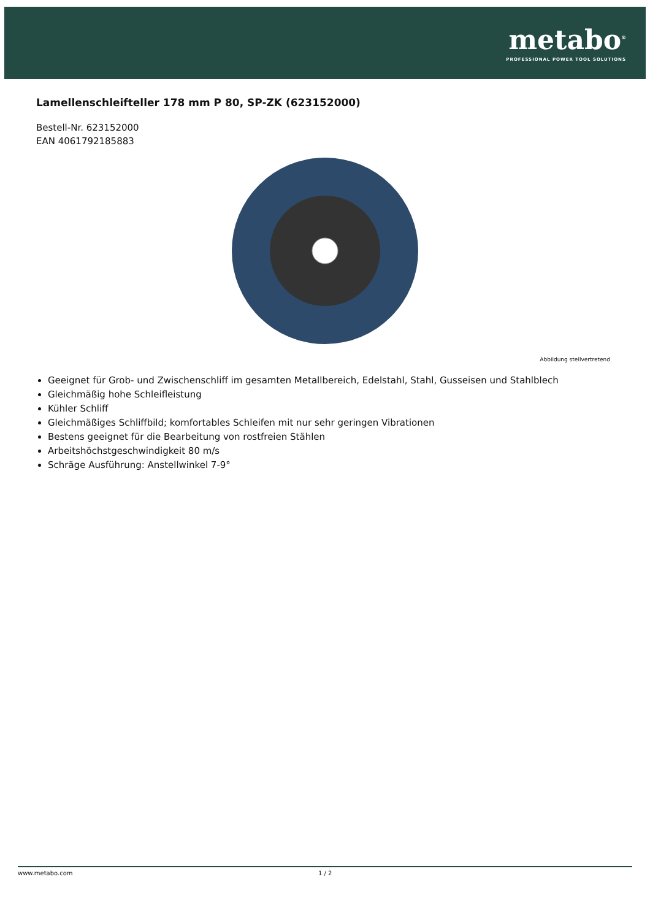metabo<sup>®</sup>
PROFESSIONAL POWER TOOL SOLUTIONS
Lamellenschleifteller 178 mm P 80, SP-ZK (623152000)
Bestell-Nr. 623152000
EAN 4061792185883
Abbildung stellvertretend
Geeignet für Grob- und Zwischenschliff im gesamten Metallbereich, Edelstahl, Stahl, Gusseisen und Stahlblech
Gleichmäßig hohe Schleifleistung
Kühler Schliff
Gleichmäßiges Schliffbild; komfortables Schleifen mit nur sehr geringen Vibrationen
Bestens geeignet für die Bearbeitung von rostfreien Stählen
Arbeitshöchstgeschwindigkeit 80 m/s
Schräge Ausführung: Anstellwinkel 7-9°
www.metabo.com 1 / 2